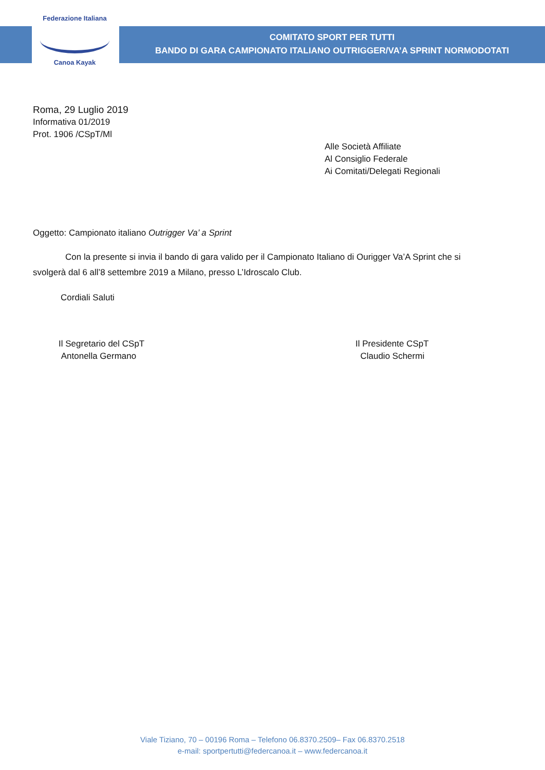Federazione Italiana
Canoa Kayak
COMITATO SPORT PER TUTTI
BANDO DI GARA CAMPIONATO ITALIANO OUTRIGGER/VA’A SPRINT NORMODOTATI
Roma, 29 Luglio 2019
Informativa 01/2019
Prot. 1906 /CSpT/Ml
Alle Società Affiliate
Al Consiglio Federale
Ai Comitati/Delegati Regionali
Oggetto: Campionato italiano Outrigger Va’ a Sprint
Con la presente si invia il bando di gara valido per il Campionato Italiano di Ourigger Va’A Sprint che si svolgerà dal 6 all’8 settembre 2019 a Milano, presso L’Idroscalo Club.
Cordiali Saluti
Il Segretario del CSpT
Antonella Germano
Il Presidente CSpT
Claudio Schermi
Viale Tiziano, 70 – 00196 Roma – Telefono 06.8370.2509– Fax 06.8370.2518
e-mail: sportpertutti@federcanoa.it – www.federcanoa.it